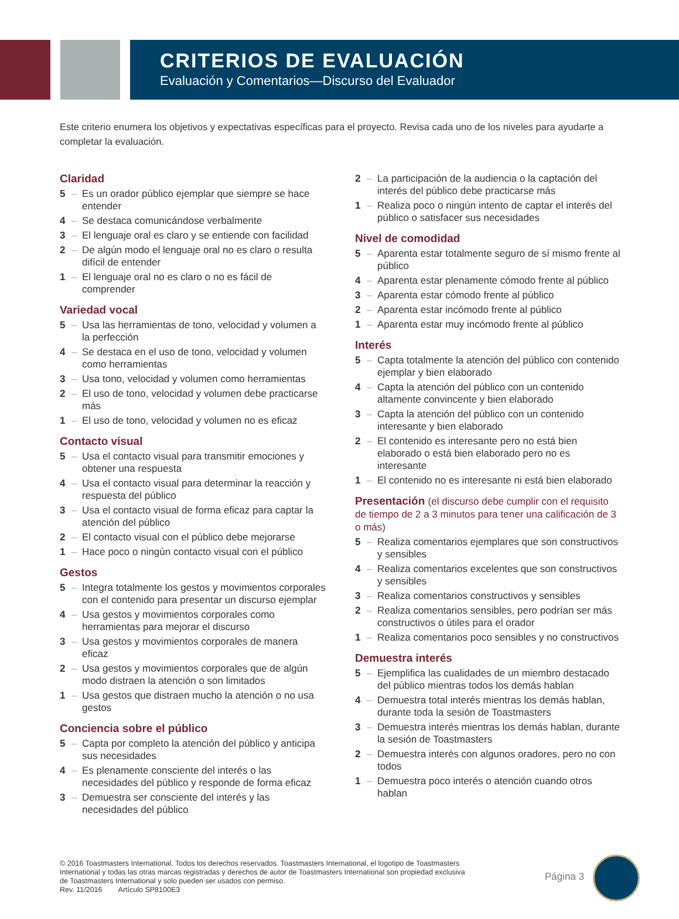CRITERIOS DE EVALUACIÓN
Evaluación y Comentarios—Discurso del Evaluador
Este criterio enumera los objetivos y expectativas específicas para el proyecto. Revisa cada uno de los niveles para ayudarte a completar la evaluación.
Claridad
5 – Es un orador público ejemplar que siempre se hace entender
4 – Se destaca comunicándose verbalmente
3 – El lenguaje oral es claro y se entiende con facilidad
2 – De algún modo el lenguaje oral no es claro o resulta difícil de entender
1 – El lenguaje oral no es claro o no es fácil de comprender
Variedad vocal
5 – Usa las herramientas de tono, velocidad y volumen a la perfección
4 – Se destaca en el uso de tono, velocidad y volumen como herramientas
3 – Usa tono, velocidad y volumen como herramientas
2 – El uso de tono, velocidad y volumen debe practicarse más
1 – El uso de tono, velocidad y volumen no es eficaz
Contacto visual
5 – Usa el contacto visual para transmitir emociones y obtener una respuesta
4 – Usa el contacto visual para determinar la reacción y respuesta del público
3 – Usa el contacto visual de forma eficaz para captar la atención del público
2 – El contacto visual con el público debe mejorarse
1 – Hace poco o ningún contacto visual con el público
Gestos
5 – Integra totalmente los gestos y movimientos corporales con el contenido para presentar un discurso ejemplar
4 – Usa gestos y movimientos corporales como herramientas para mejorar el discurso
3 – Usa gestos y movimientos corporales de manera eficaz
2 – Usa gestos y movimientos corporales que de algún modo distraen la atención o son limitados
1 – Usa gestos que distraen mucho la atención o no usa gestos
Conciencia sobre el público
5 – Capta por completo la atención del público y anticipa sus necesidades
4 – Es plenamente consciente del interés o las necesidades del público y responde de forma eficaz
3 – Demuestra ser consciente del interés y las necesidades del público
2 – La participación de la audiencia o la captación del interés del público debe practicarse más
1 – Realiza poco o ningún intento de captar el interés del público o satisfacer sus necesidades
Nivel de comodidad
5 – Aparenta estar totalmente seguro de sí mismo frente al público
4 – Aparenta estar plenamente cómodo frente al público
3 – Aparenta estar cómodo frente al público
2 – Aparenta estar incómodo frente al público
1 – Aparenta estar muy incómodo frente al público
Interés
5 – Capta totalmente la atención del público con contenido ejemplar y bien elaborado
4 – Capta la atención del público con un contenido altamente convincente y bien elaborado
3 – Capta la atención del público con un contenido interesante y bien elaborado
2 – El contenido es interesante pero no está bien elaborado o está bien elaborado pero no es interesante
1 – El contenido no es interesante ni está bien elaborado
Presentación (el discurso debe cumplir con el requisito de tiempo de 2 a 3 minutos para tener una calificación de 3 o más)
5 – Realiza comentarios ejemplares que son constructivos y sensibles
4 – Realiza comentarios excelentes que son constructivos y sensibles
3 – Realiza comentarios constructivos y sensibles
2 – Realiza comentarios sensibles, pero podrían ser más constructivos o útiles para el orador
1 – Realiza comentarios poco sensibles y no constructivos
Demuestra interés
5 – Ejemplifica las cualidades de un miembro destacado del público mientras todos los demás hablan
4 – Demuestra total interés mientras los demás hablan, durante toda la sesión de Toastmasters
3 – Demuestra interés mientras los demás hablan, durante la sesión de Toastmasters
2 – Demuestra interés con algunos oradores, pero no con todos
1 – Demuestra poco interés o atención cuando otros hablan
© 2016 Toastmasters International. Todos los derechos reservados. Toastmasters International, el logotipo de Toastmasters International y todas las otras marcas registradas y derechos de autor de Toastmasters International son propiedad exclusiva de Toastmasters International y solo pueden ser usados con permiso.
Rev. 11/2016 Artículo SP8100E3
Página 3